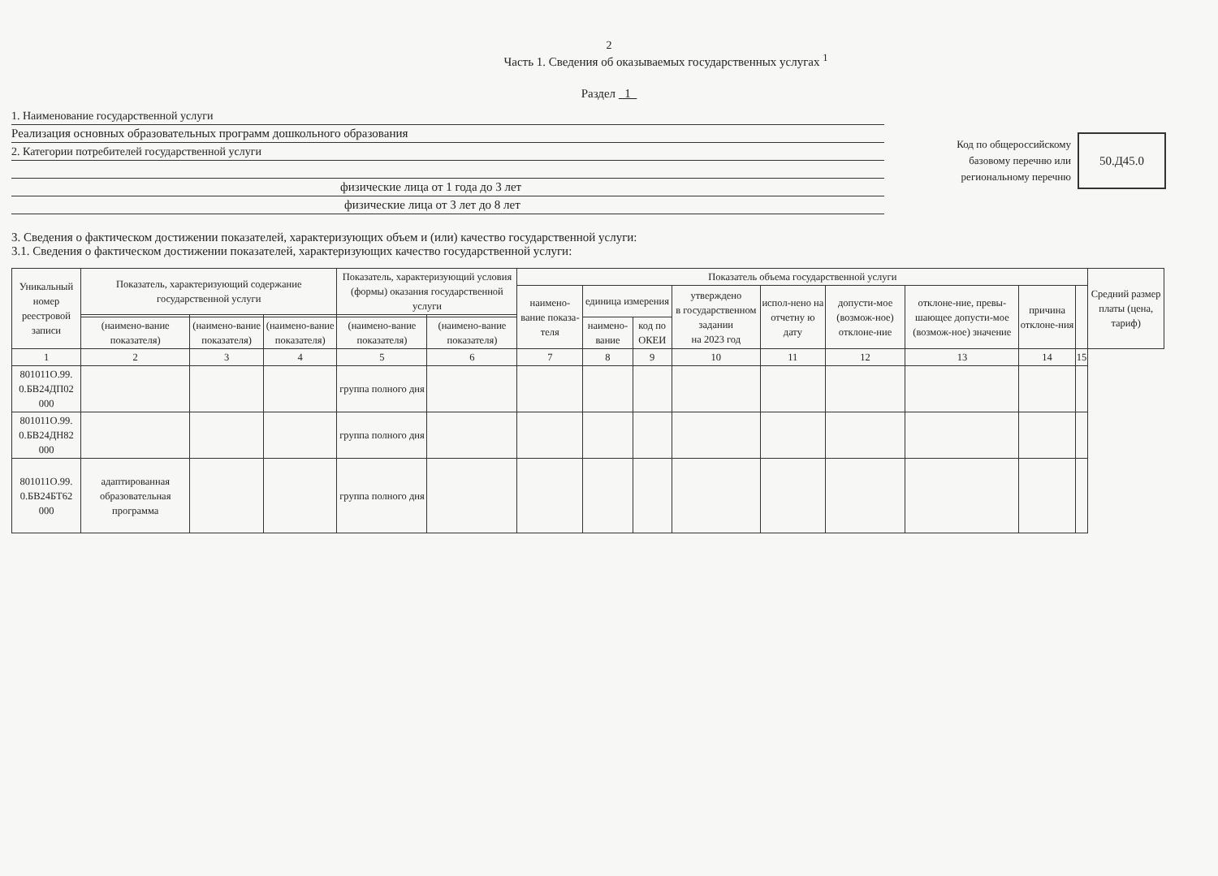2
Часть 1. Сведения об оказываемых государственных услугах <sup>1</sup>
Раздел 1
1. Наименование государственной услуги
Реализация основных образовательных программ дошкольного образования
2. Категории потребителей государственной услуги
физические лица от 1 года до 3 лет
физические лица от 3 лет до 8 лет
Код по общероссийскому
базовому перечню или
региональному перечню
50.Д45.0
3. Сведения о фактическом достижении показателей, характеризующих объем и (или) качество государственной услуги:
3.1. Сведения о фактическом достижении показателей, характеризующих качество государственной услуги:
| Уникальный номер реестровой записи | Показатель, характеризующий содержание государственной услуги | | | Показатель, характеризующий условия (формы) оказания государственной услуги | | Показатель объема государственной услуги | | | | | | | | | Средний размер платы (цена, тариф) |
| --- | --- | --- | --- | --- | --- | --- | --- | --- | --- | --- | --- | --- | --- | --- | --- |
| | | | | | | наимено-вание показа-теля | единица измерения | | утверждено в государственном задании на 2023 год | испол-нено на отчетну ю дату | допусти-мое (возмож-ное) отклоне-ние | отклоне-ние, превы-шающее допусти-мое (возмож-ное) значение | причина отклоне-ния | | |
| | (наимено-вание показателя) | (наимено-вание показателя) | (наимено-вание показателя) | (наимено-вание показателя) | (наимено-вание показателя) | | наимено-вание | код по ОКЕИ | | | | | | | |
| 1 | 2 | 3 | 4 | 5 | 6 | 7 | 8 | 9 | 10 | 11 | 12 | 13 | 14 | 15 | |
| 801011О.99. 0.БВ24ДП02 000 | | | | группа полного дня | | | | | | | | | | | |
| 801011О.99. 0.БВ24ДН82 000 | | | | группа полного дня | | | | | | | | | | | |
| 801011О.99. 0.БВ24БТ62 000 | адаптированная образовательная программа | | | группа полного дня | | | | | | | | | | | |